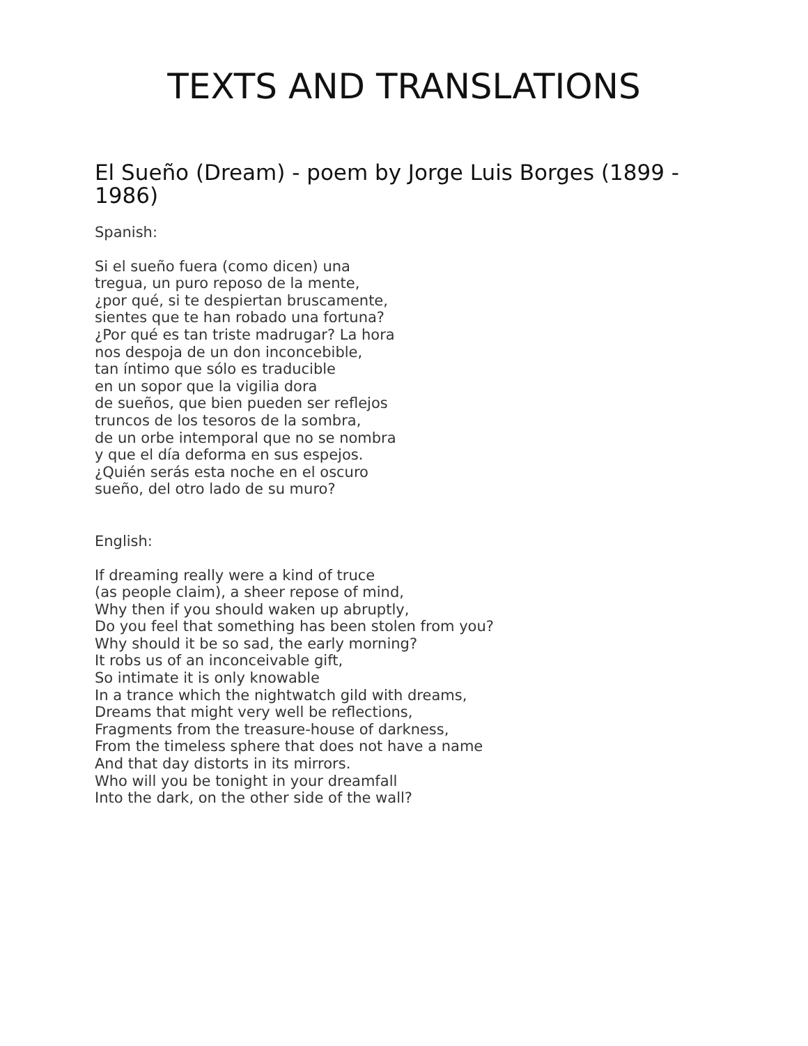TEXTS AND TRANSLATIONS
El Sueño (Dream) - poem by Jorge Luis Borges (1899 - 1986)
Spanish:
Si el sueño fuera (como dicen) una
tregua, un puro reposo de la mente,
¿por qué, si te despiertan bruscamente,
sientes que te han robado una fortuna?
¿Por qué es tan triste madrugar? La hora
nos despoja de un don inconcebible,
tan íntimo que sólo es traducible
en un sopor que la vigilia dora
de sueños, que bien pueden ser reflejos
truncos de los tesoros de la sombra,
de un orbe intemporal que no se nombra
y que el día deforma en sus espejos.
¿Quién serás esta noche en el oscuro
sueño, del otro lado de su muro?
English:
If dreaming really were a kind of truce
(as people claim), a sheer repose of mind,
Why then if you should waken up abruptly,
Do you feel that something has been stolen from you?
Why should it be so sad, the early morning?
It robs us of an inconceivable gift,
So intimate it is only knowable
In a trance which the nightwatch gild with dreams,
Dreams that might very well be reflections,
Fragments from the treasure-house of darkness,
From the timeless sphere that does not have a name
And that day distorts in its mirrors.
Who will you be tonight in your dreamfall
Into the dark, on the other side of the wall?